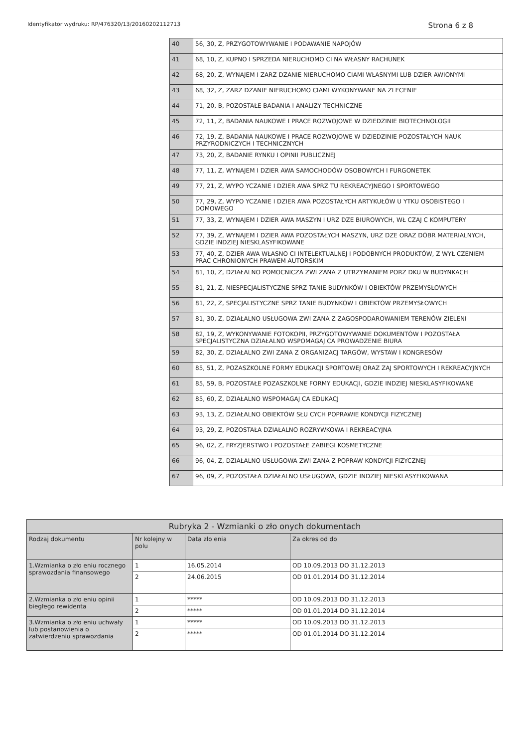Identyfikator wydruku: RP/476320/13/20160202112713 Strona 6 z 8
| 40 | 56, 30, Z, PRZYGOTOWYWANIE I PODAWANIE NAPOJÓW |
| 41 | 68, 10, Z, KUPNO I SPRZEDA NIERUCHOMO CI NA WŁASNY RACHUNEK |
| 42 | 68, 20, Z, WYNAJEM I ZARZ DZANIE NIERUCHOMO CIAMI WŁASNYMI LUB DZIER AWIONYMI |
| 43 | 68, 32, Z, ZARZ DZANIE NIERUCHOMO CIAMI WYKONYWANE NA ZLECENIE |
| 44 | 71, 20, B, POZOSTAŁE BADANIA I ANALIZY TECHNICZNE |
| 45 | 72, 11, Z, BADANIA NAUKOWE I PRACE ROZWOJOWE W DZIEDZINIE BIOTECHNOLOGII |
| 46 | 72, 19, Z, BADANIA NAUKOWE I PRACE ROZWOJOWE W DZIEDZINIE POZOSTAŁYCH NAUK PRZYRODNICZYCH I TECHNICZNYCH |
| 47 | 73, 20, Z, BADANIE RYNKU I OPINII PUBLICZNEJ |
| 48 | 77, 11, Z, WYNAJEM I DZIER AWA SAMOCHODÓW OSOBOWYCH I FURGONETEK |
| 49 | 77, 21, Z, WYPO YCZANIE I DZIER AWA SPRZ TU REKREACYJNEGO I SPORTOWEGO |
| 50 | 77, 29, Z, WYPO YCZANIE I DZIER AWA POZOSTAŁYCH ARTYKUŁÓW U YTKU OSOBISTEGO I DOMOWEGO |
| 51 | 77, 33, Z, WYNAJEM I DZIER AWA MASZYN I URZ DZE BIUROWYCH, WŁ CZAJ C KOMPUTERY |
| 52 | 77, 39, Z, WYNAJEM I DZIER AWA POZOSTAŁYCH MASZYN, URZ DZE ORAZ DÓBR MATERIALNYCH, GDZIE INDZIEJ NIESKLASYFIKOWANE |
| 53 | 77, 40, Z, DZIER AWA WŁASNO CI INTELEKTUALNEJ I PODOBNYCH PRODUKTÓW, Z WYŁ CZENIEM PRAC CHRONIONYCH PRAWEM AUTORSKIM |
| 54 | 81, 10, Z, DZIAŁALNO POMOCNICZA ZWI ZANA Z UTRZYMANIEM PORZ DKU W BUDYNKACH |
| 55 | 81, 21, Z, NIESPECJALISTYCZNE SPRZ TANIE BUDYNKÓW I OBIEKTÓW PRZEMYSŁOWYCH |
| 56 | 81, 22, Z, SPECJALISTYCZNE SPRZ TANIE BUDYNKÓW I OBIEKTÓW PRZEMYSŁOWYCH |
| 57 | 81, 30, Z, DZIAŁALNO USŁUGOWA ZWI ZANA Z ZAGOSPODAROWANIEM TERENÓW ZIELENI |
| 58 | 82, 19, Z, WYKONYWANIE FOTOKOPII, PRZYGOTOWYWANIE DOKUMENTÓW I POZOSTAŁA SPECJALISTYCZNA DZIAŁALNO WSPOMAGAJ CA PROWADZENIE BIURA |
| 59 | 82, 30, Z, DZIAŁALNO ZWI ZANA Z ORGANIZACJ TARGÓW, WYSTAW I KONGRESÓW |
| 60 | 85, 51, Z, POZASZKOLNE FORMY EDUKACJI SPORTOWEJ ORAZ ZAJ SPORTOWYCH I REKREACYJNYCH |
| 61 | 85, 59, B, POZOSTAŁE POZASZKOLNE FORMY EDUKACJI, GDZIE INDZIEJ NIESKLASYFIKOWANE |
| 62 | 85, 60, Z, DZIAŁALNO WSPOMAGAJ CA EDUKACJ |
| 63 | 93, 13, Z, DZIAŁALNO OBIEKTÓW SŁU CYCH POPRAWIE KONDYCJI FIZYCZNEJ |
| 64 | 93, 29, Z, POZOSTAŁA DZIAŁALNO ROZRYWKOWA I REKREACYJNA |
| 65 | 96, 02, Z, FRYZJERSTWO I POZOSTAŁE ZABIEGI KOSMETYCZNE |
| 66 | 96, 04, Z, DZIAŁALNO USŁUGOWA ZWI ZANA Z POPRAW KONDYCJI FIZYCZNEJ |
| 67 | 96, 09, Z, POZOSTAŁA DZIAŁALNO USŁUGOWA, GDZIE INDZIEJ NIESKLASYFIKOWANA |
| Rubryka 2 - Wzmianki o zło onych dokumentach | | | |
| --- | --- | --- | --- |
| Rodzaj dokumentu | Nr kolejny w polu | Data zło enia | Za okres od do |
| 1.Wzmianka o zło eniu rocznego sprawozdania finansowego | 1 | 16.05.2014 | OD 10.09.2013 DO 31.12.2013 |
| | 2 | 24.06.2015 | OD 01.01.2014 DO 31.12.2014 |
| 2.Wzmianka o zło eniu opinii biegłego rewidenta | 1 | ***** | OD 10.09.2013 DO 31.12.2013 |
| | 2 | ***** | OD 01.01.2014 DO 31.12.2014 |
| 3.Wzmianka o zło eniu uchwały lub postanowienia o zatwierdzeniu sprawozdania | 1 | ***** | OD 10.09.2013 DO 31.12.2013 |
| | 2 | ***** | OD 01.01.2014 DO 31.12.2014 |